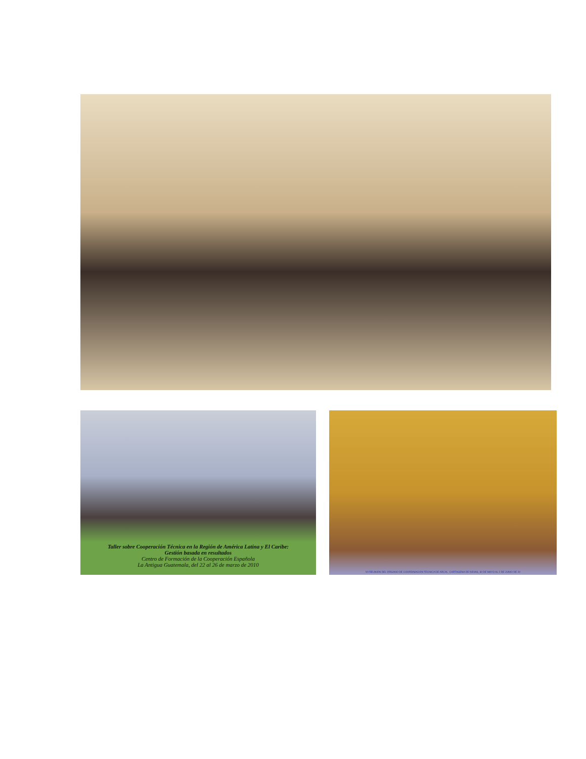Taller sobre Cooperación Técnica en la Región de América Latina y El Caribe:
Gestión basada en resultados
Centro de Formación de la Cooperación Española
La Antigua Guatemala, del 22 al 26 de marzo de 2010
VII REUNIÓN DEL ÓRGANO DE COORDINACIÓN TÉCNICA DE ARCAL. CARTAGENA DE INDIAS, 30 DE MAYO AL 2 DE JUNIO DE 20